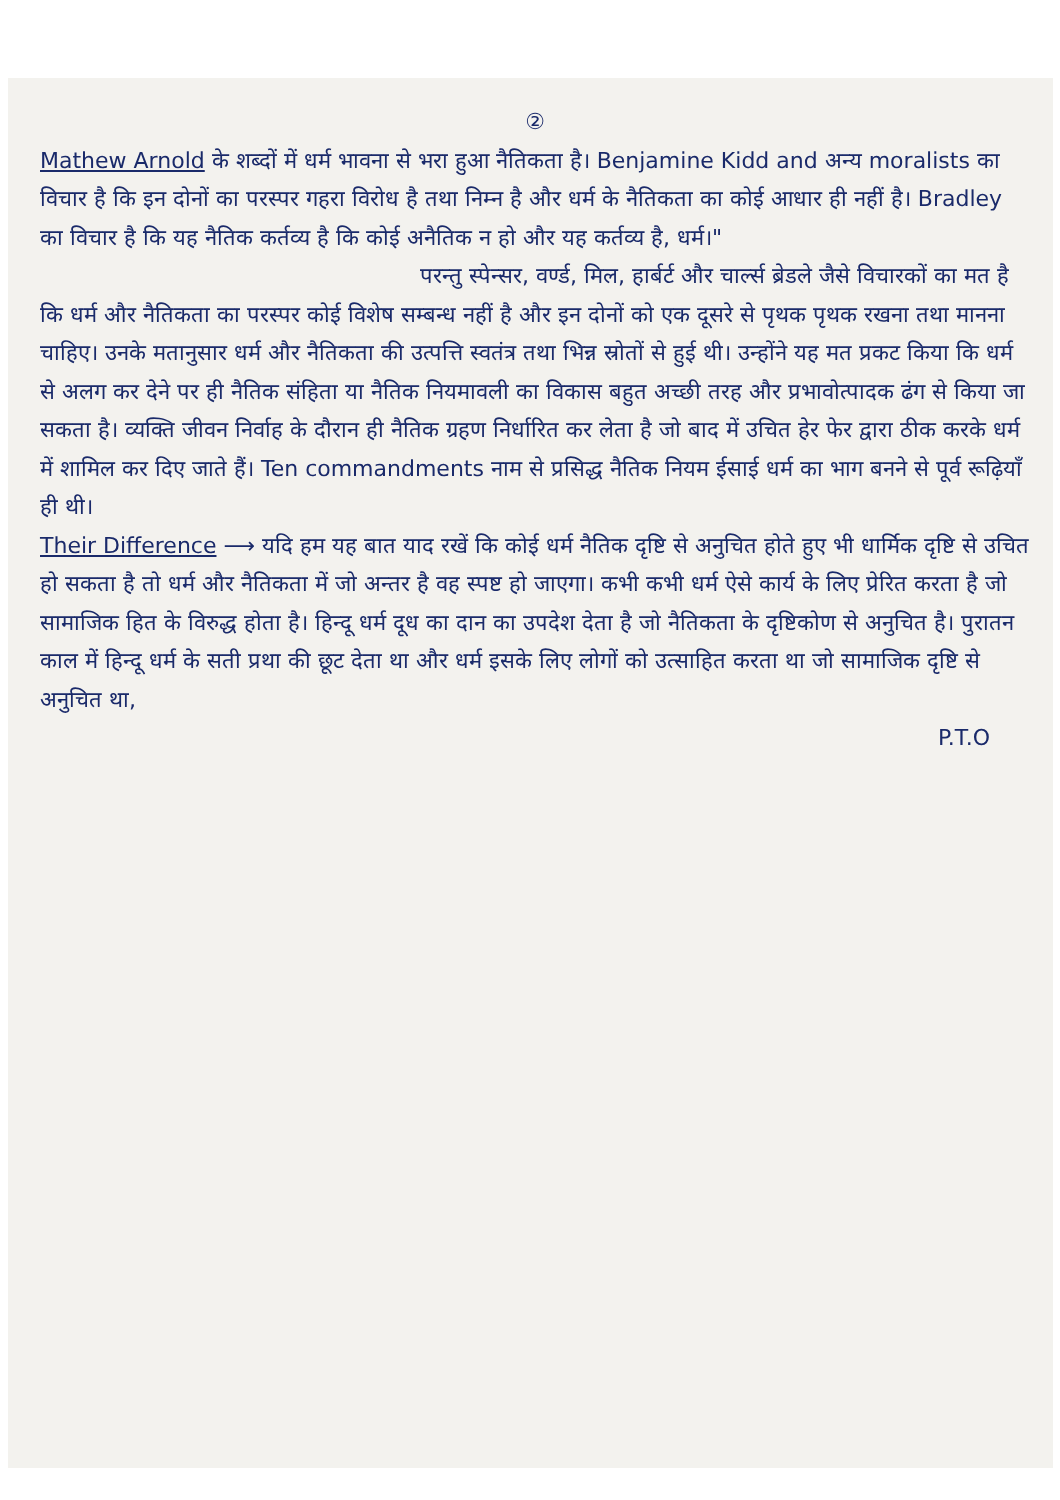②
Mathew Arnold के शब्दों में धर्म भावना से भरा हुआ नैतिकता है। Benjamine Kidd and अन्य moralists का विचार है कि इन दोनों का परस्पर गहरा विरोध है तथा निम्न है और धर्म के नैतिकता का कोई आधार ही नहीं है। Bradley का विचार है कि यह नैतिक कर्तव्य है कि कोई अनैतिक न हो और यह कर्तव्य है, धर्म।"
परन्तु स्पेन्सर, वर्ण्ड, मिल, हार्बर्ट और चार्ल्स ब्रेडले जैसे विचारकों का मत है कि धर्म और नैतिकता का परस्पर कोई विशेष सम्बन्ध नहीं है और इन दोनों को एक दूसरे से पृथक पृथक रखना तथा मानना चाहिए। उनके मतानुसार धर्म और नैतिकता की उत्पत्ति स्वतंत्र तथा भिन्न स्रोतों से हुई थी। उन्होंने यह मत प्रकट किया कि धर्म से अलग कर देने पर ही नैतिक संहिता या नैतिक नियमावली का विकास बहुत अच्छी तरह और प्रभावोत्पादक ढंग से किया जा सकता है। व्यक्ति जीवन निर्वाह के दौरान ही नैतिक ग्रहण निर्धारित कर लेता है जो बाद में उचित हेर फेर द्वारा ठीक करके धर्म में शामिल कर दिए जाते हैं। Ten commandments नाम से प्रसिद्ध नैतिक नियम ईसाई धर्म का भाग बनने से पूर्व रूढ़ियाँ ही थी।
Their Difference ⟶ यदि हम यह बात याद रखें कि कोई धर्म नैतिक दृष्टि से अनुचित होते हुए भी धार्मिक दृष्टि से उचित हो सकता है तो धर्म और नैतिकता में जो अन्तर है वह स्पष्ट हो जाएगा। कभी कभी धर्म ऐसे कार्य के लिए प्रेरित करता है जो सामाजिक हित के विरुद्ध होता है। हिन्दू धर्म दूध का दान का उपदेश देता है जो नैतिकता के दृष्टिकोण से अनुचित है। पुरातन काल में हिन्दू धर्म के सती प्रथा की छूट देता था और धर्म इसके लिए लोगों को उत्साहित करता था जो सामाजिक दृष्टि से अनुचित था,
P.T.O